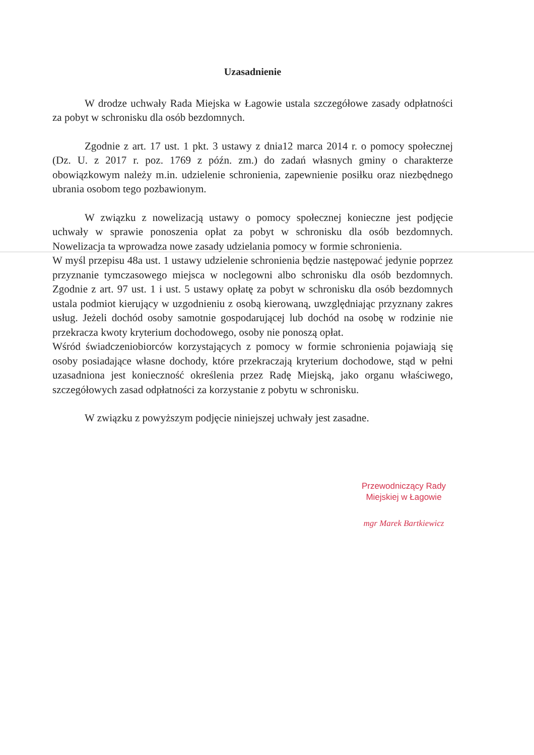Uzasadnienie
W drodze uchwały Rada Miejska w Łagowie ustala szczegółowe zasady odpłatności za pobyt w schronisku dla osób bezdomnych.
Zgodnie z art. 17 ust. 1 pkt. 3 ustawy z dnia12 marca 2014 r. o pomocy społecznej (Dz. U. z 2017 r. poz. 1769 z późn. zm.) do zadań własnych gminy o charakterze obowiązkowym należy m.in. udzielenie schronienia, zapewnienie posiłku oraz niezbędnego ubrania osobom tego pozbawionym.
W związku z nowelizacją ustawy o pomocy społecznej konieczne jest podjęcie uchwały w sprawie ponoszenia opłat za pobyt w schronisku dla osób bezdomnych. Nowelizacja ta wprowadza nowe zasady udzielania pomocy w formie schronienia.
W myśl przepisu 48a ust. 1 ustawy udzielenie schronienia będzie następować jedynie poprzez przyznanie tymczasowego miejsca w noclegowni albo schronisku dla osób bezdomnych. Zgodnie z art. 97 ust. 1 i ust. 5 ustawy opłatę za pobyt w schronisku dla osób bezdomnych ustala podmiot kierujący w uzgodnieniu z osobą kierowaną, uwzględniając przyznany zakres usług. Jeżeli dochód osoby samotnie gospodarującej lub dochód na osobę w rodzinie nie przekracza kwoty kryterium dochodowego, osoby nie ponoszą opłat.
Wśród świadczeniobiorców korzystających z pomocy w formie schronienia pojawiają się osoby posiadające własne dochody, które przekraczają kryterium dochodowe, stąd w pełni uzasadniona jest konieczność określenia przez Radę Miejską, jako organu właściwego, szczegółowych zasad odpłatności za korzystanie z pobytu w schronisku.
W związku z powyższym podjęcie niniejszej uchwały jest zasadne.
Przewodniczący Rady
Miejskiej w Łagowie
mgr Marek Bartkiewicz